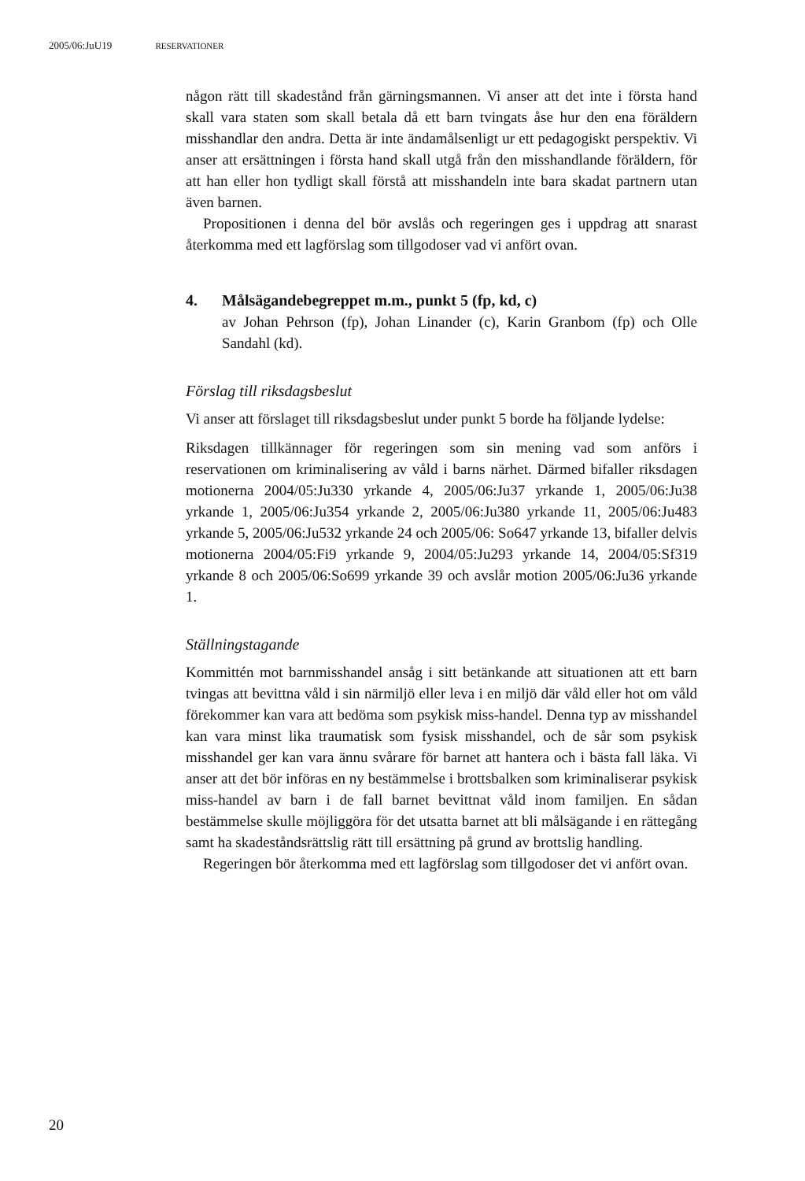2005/06:JuU19 RESERVATIONER
någon rätt till skadestånd från gärningsmannen. Vi anser att det inte i första hand skall vara staten som skall betala då ett barn tvingats åse hur den ena föräldern misshandlar den andra. Detta är inte ändamålsenligt ur ett pedagogiskt perspektiv. Vi anser att ersättningen i första hand skall utgå från den misshandlande föräldern, för att han eller hon tydligt skall förstå att misshandeln inte bara skadat partnern utan även barnen.
Propositionen i denna del bör avslås och regeringen ges i uppdrag att snarast återkomma med ett lagförslag som tillgodoser vad vi anfört ovan.
4. Målsägandebegreppet m.m., punkt 5 (fp, kd, c)
av Johan Pehrson (fp), Johan Linander (c), Karin Granbom (fp) och Olle Sandahl (kd).
Förslag till riksdagsbeslut
Vi anser att förslaget till riksdagsbeslut under punkt 5 borde ha följande lydelse:
Riksdagen tillkännager för regeringen som sin mening vad som anförs i reservationen om kriminalisering av våld i barns närhet. Därmed bifaller riksdagen motionerna 2004/05:Ju330 yrkande 4, 2005/06:Ju37 yrkande 1, 2005/06:Ju38 yrkande 1, 2005/06:Ju354 yrkande 2, 2005/06:Ju380 yrkande 11, 2005/06:Ju483 yrkande 5, 2005/06:Ju532 yrkande 24 och 2005/06: So647 yrkande 13, bifaller delvis motionerna 2004/05:Fi9 yrkande 9, 2004/05:Ju293 yrkande 14, 2004/05:Sf319 yrkande 8 och 2005/06:So699 yrkande 39 och avslår motion 2005/06:Ju36 yrkande 1.
Ställningstagande
Kommittén mot barnmisshandel ansåg i sitt betänkande att situationen att ett barn tvingas att bevittna våld i sin närmiljö eller leva i en miljö där våld eller hot om våld förekommer kan vara att bedöma som psykisk miss-handel. Denna typ av misshandel kan vara minst lika traumatisk som fysisk misshandel, och de sår som psykisk misshandel ger kan vara ännu svårare för barnet att hantera och i bästa fall läka. Vi anser att det bör införas en ny bestämmelse i brottsbalken som kriminaliserar psykisk miss-handel av barn i de fall barnet bevittnat våld inom familjen. En sådan bestämmelse skulle möjliggöra för det utsatta barnet att bli målsägande i en rättegång samt ha skadeståndsrättslig rätt till ersättning på grund av brottslig handling.
Regeringen bör återkomma med ett lagförslag som tillgodoser det vi anfört ovan.
20